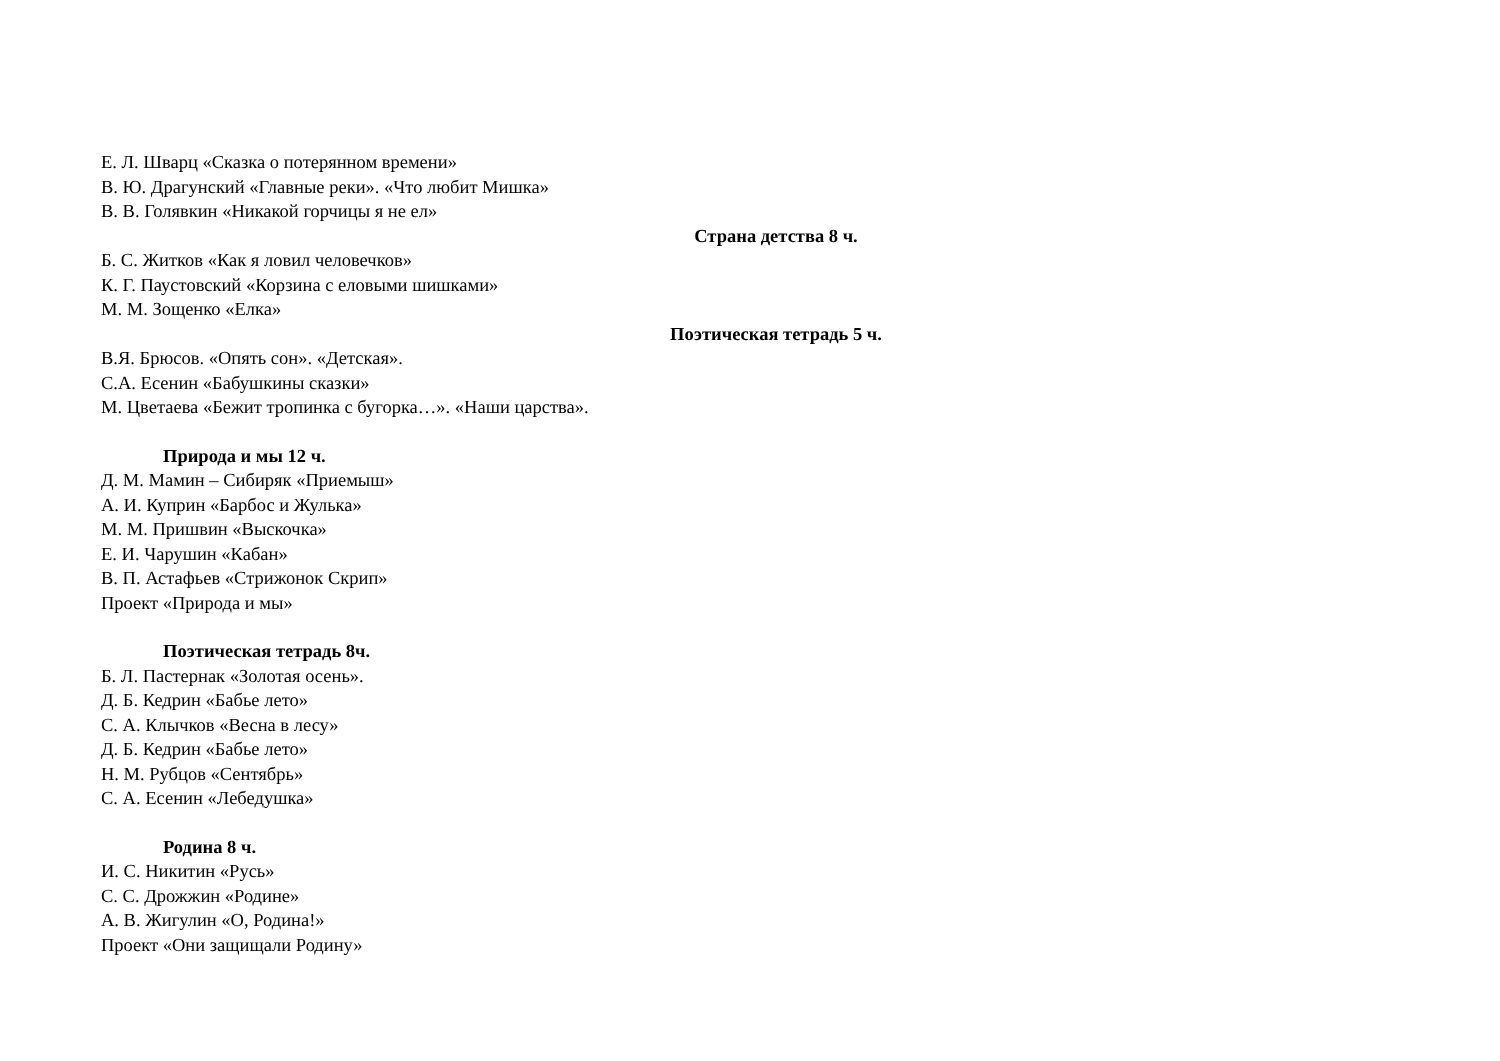Е. Л. Шварц «Сказка о потерянном времени»
В. Ю. Драгунский «Главные реки». «Что любит Мишка»
В. В. Голявкин «Никакой горчицы я не ел»
Страна детства 8 ч.
Б. С. Житков «Как я ловил человечков»
К. Г. Паустовский «Корзина с еловыми шишками»
М. М. Зощенко «Елка»
Поэтическая тетрадь 5 ч.
В.Я. Брюсов. «Опять сон». «Детская».
С.А. Есенин «Бабушкины сказки»
М. Цветаева «Бежит тропинка с бугорка…». «Наши царства».
Природа и мы 12 ч.
Д. М. Мамин – Сибиряк «Приемыш»
А. И. Куприн «Барбос и Жулька»
М. М. Пришвин «Выскочка»
Е. И. Чарушин «Кабан»
В. П. Астафьев «Стрижонок Скрип»
Проект «Природа и мы»
Поэтическая тетрадь 8ч.
Б. Л. Пастернак «Золотая осень».
Д. Б. Кедрин «Бабье лето»
С. А. Клычков «Весна в лесу»
Д. Б. Кедрин «Бабье лето»
Н. М. Рубцов «Сентябрь»
С. А. Есенин «Лебедушка»
Родина 8 ч.
И. С. Никитин «Русь»
С. С. Дрожжин «Родине»
А. В. Жигулин «О, Родина!»
Проект «Они защищали Родину»